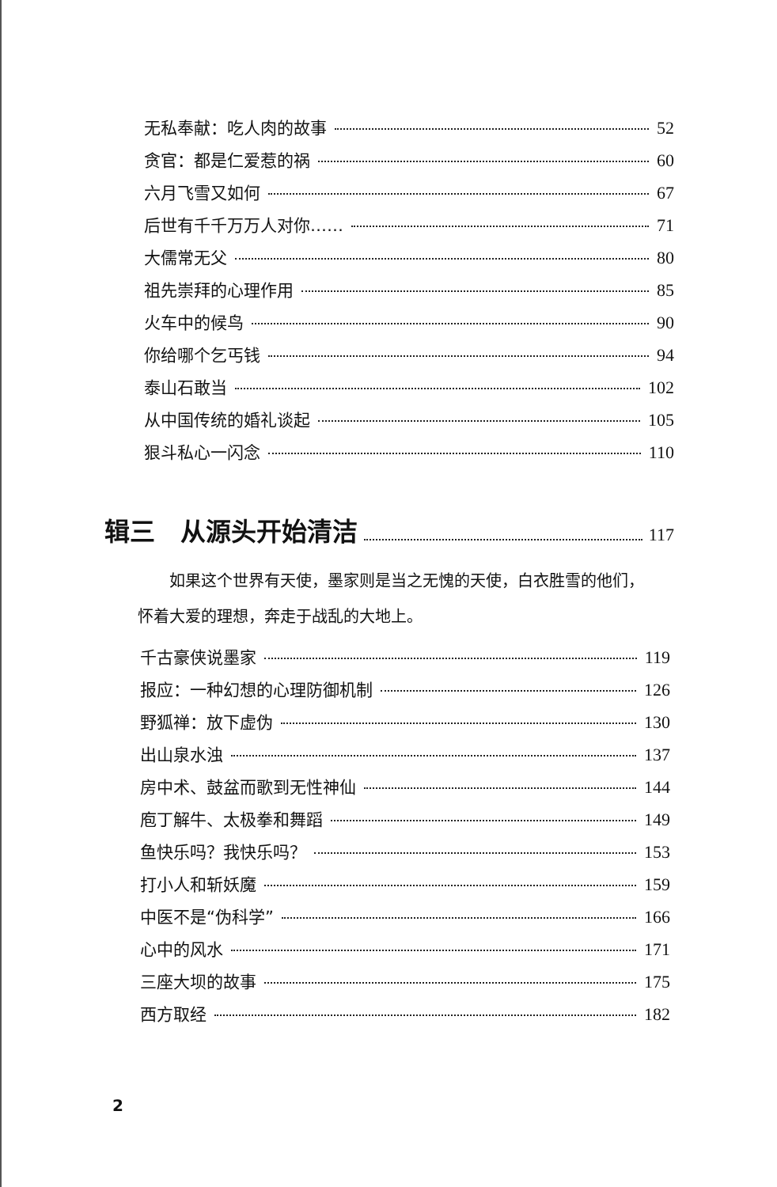无私奉献：吃人肉的故事 52
贪官：都是仁爱惹的祸 60
六月飞雪又如何 67
后世有千千万万人对你…… 71
大儒常无父 80
祖先崇拜的心理作用 85
火车中的候鸟 90
你给哪个乞丐钱 94
泰山石敢当 102
从中国传统的婚礼谈起 105
狠斗私心一闪念 110
辑三　从源头开始清洁 117
如果这个世界有天使，墨家则是当之无愧的天使，白衣胜雪的他们，怀着大爱的理想，奔走于战乱的大地上。
千古豪侠说墨家 119
报应：一种幻想的心理防御机制 126
野狐禅：放下虚伪 130
出山泉水浊 137
房中术、鼓盆而歌到无性神仙 144
庖丁解牛、太极拳和舞蹈 149
鱼快乐吗？我快乐吗？ 153
打小人和斩妖魔 159
中医不是“伪科学” 166
心中的风水 171
三座大坝的故事 175
西方取经 182
2